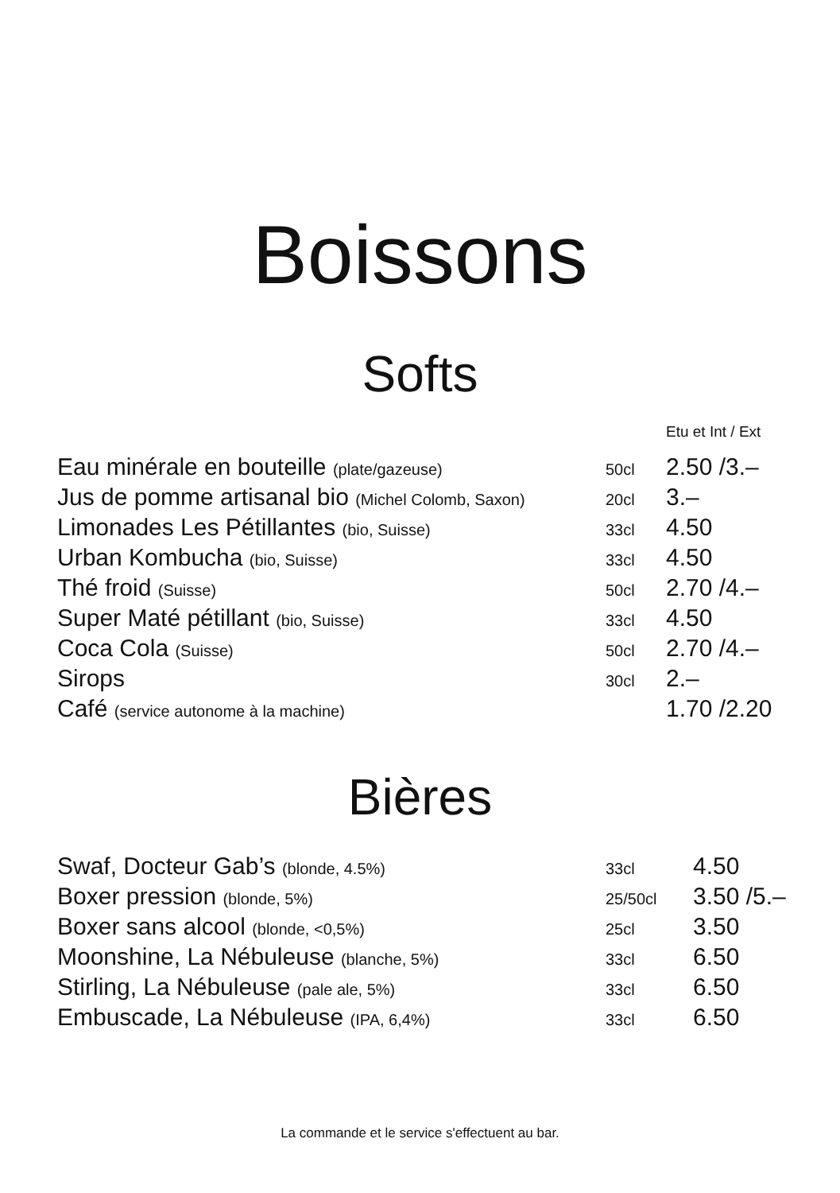Boissons
Softs
| | | Etu et Int / Ext |
| Eau minérale en bouteille (plate/gazeuse) | 50cl | 2.50 /3.– |
| Jus de pomme artisanal bio (Michel Colomb, Saxon) | 20cl | 3.– |
| Limonades Les Pétillantes (bio, Suisse) | 33cl | 4.50 |
| Urban Kombucha (bio, Suisse) | 33cl | 4.50 |
| Thé froid (Suisse) | 50cl | 2.70 /4.– |
| Super Maté pétillant (bio, Suisse) | 33cl | 4.50 |
| Coca Cola (Suisse) | 50cl | 2.70 /4.– |
| Sirops | 30cl | 2.– |
| Café (service autonome à la machine) | | 1.70 /2.20 |
Bières
| Swaf, Docteur Gab’s (blonde, 4.5%) | 33cl | 4.50 |
| Boxer pression (blonde, 5%) | 25/50cl | 3.50 /5.– |
| Boxer sans alcool (blonde, <0,5%) | 25cl | 3.50 |
| Moonshine, La Nébuleuse (blanche, 5%) | 33cl | 6.50 |
| Stirling, La Nébuleuse (pale ale, 5%) | 33cl | 6.50 |
| Embuscade, La Nébuleuse (IPA, 6,4%) | 33cl | 6.50 |
La commande et le service s'effectuent au bar.